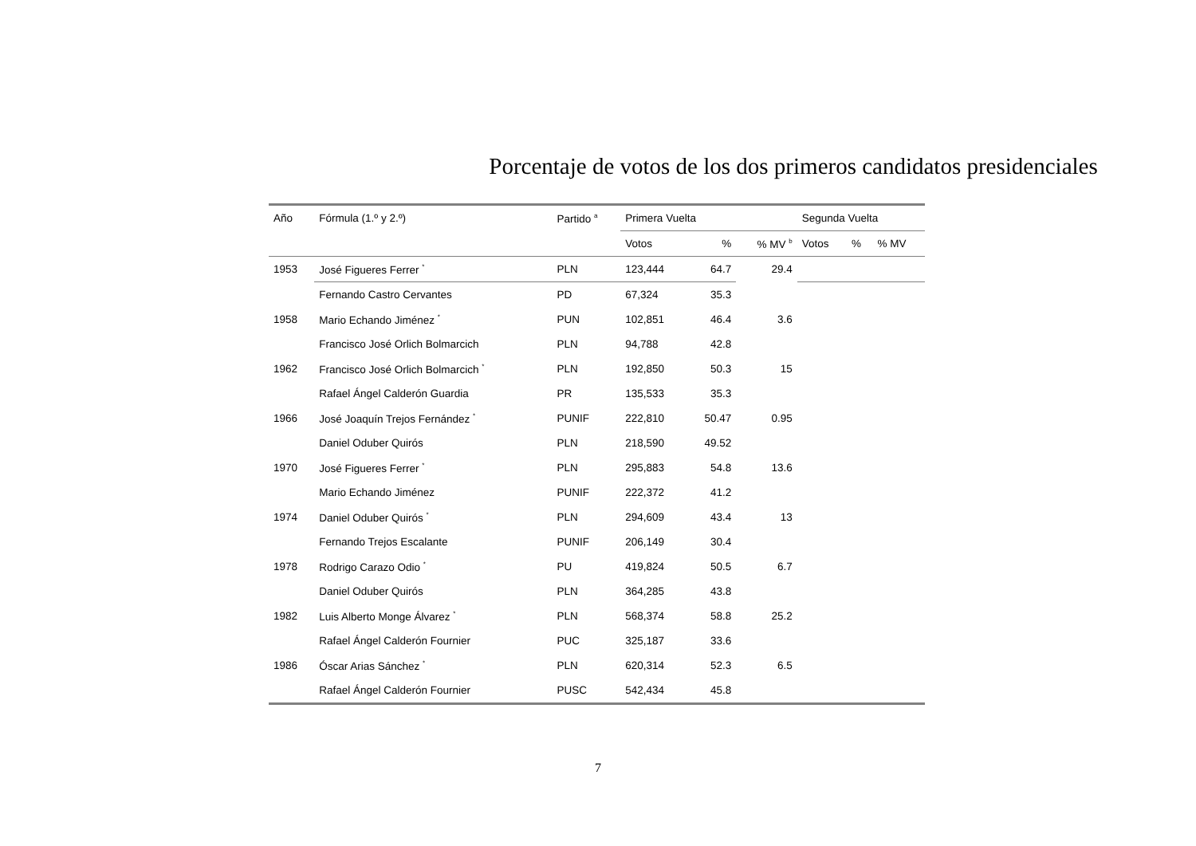Porcentaje de votos de los dos primeros candidatos presidenciales
| Año | Fórmula (1.º y 2.º) | Partido <sup>a</sup> | Primera Vuelta | | | Segunda Vuelta | | |
| --- | --- | --- | --- | --- | --- | --- | --- | --- |
| | | | Votos | % | % MV <sup>b</sup> | Votos | % | % MV |
| 1953 | José Figueres Ferrer <sup>*</sup> | PLN | 123,444 | 64.7 | 29.4 | | | |
| | Fernando Castro Cervantes | PD | 67,324 | 35.3 | | | | |
| 1958 | Mario Echando Jiménez <sup>*</sup> | PUN | 102,851 | 46.4 | 3.6 | | | |
| | Francisco José Orlich Bolmarcich | PLN | 94,788 | 42.8 | | | | |
| 1962 | Francisco José Orlich Bolmarcich <sup>*</sup> | PLN | 192,850 | 50.3 | 15 | | | |
| | Rafael Ángel Calderón Guardia | PR | 135,533 | 35.3 | | | | |
| 1966 | José Joaquín Trejos Fernández <sup>*</sup> | PUNIF | 222,810 | 50.47 | 0.95 | | | |
| | Daniel Oduber Quirós | PLN | 218,590 | 49.52 | | | | |
| 1970 | José Figueres Ferrer <sup>*</sup> | PLN | 295,883 | 54.8 | 13.6 | | | |
| | Mario Echando Jiménez | PUNIF | 222,372 | 41.2 | | | | |
| 1974 | Daniel Oduber Quirós <sup>*</sup> | PLN | 294,609 | 43.4 | 13 | | | |
| | Fernando Trejos Escalante | PUNIF | 206,149 | 30.4 | | | | |
| 1978 | Rodrigo Carazo Odio <sup>*</sup> | PU | 419,824 | 50.5 | 6.7 | | | |
| | Daniel Oduber Quirós | PLN | 364,285 | 43.8 | | | | |
| 1982 | Luis Alberto Monge Álvarez <sup>*</sup> | PLN | 568,374 | 58.8 | 25.2 | | | |
| | Rafael Ángel Calderón Fournier | PUC | 325,187 | 33.6 | | | | |
| 1986 | Óscar Arias Sánchez <sup>*</sup> | PLN | 620,314 | 52.3 | 6.5 | | | |
| | Rafael Ángel Calderón Fournier | PUSC | 542,434 | 45.8 | | | | |
7